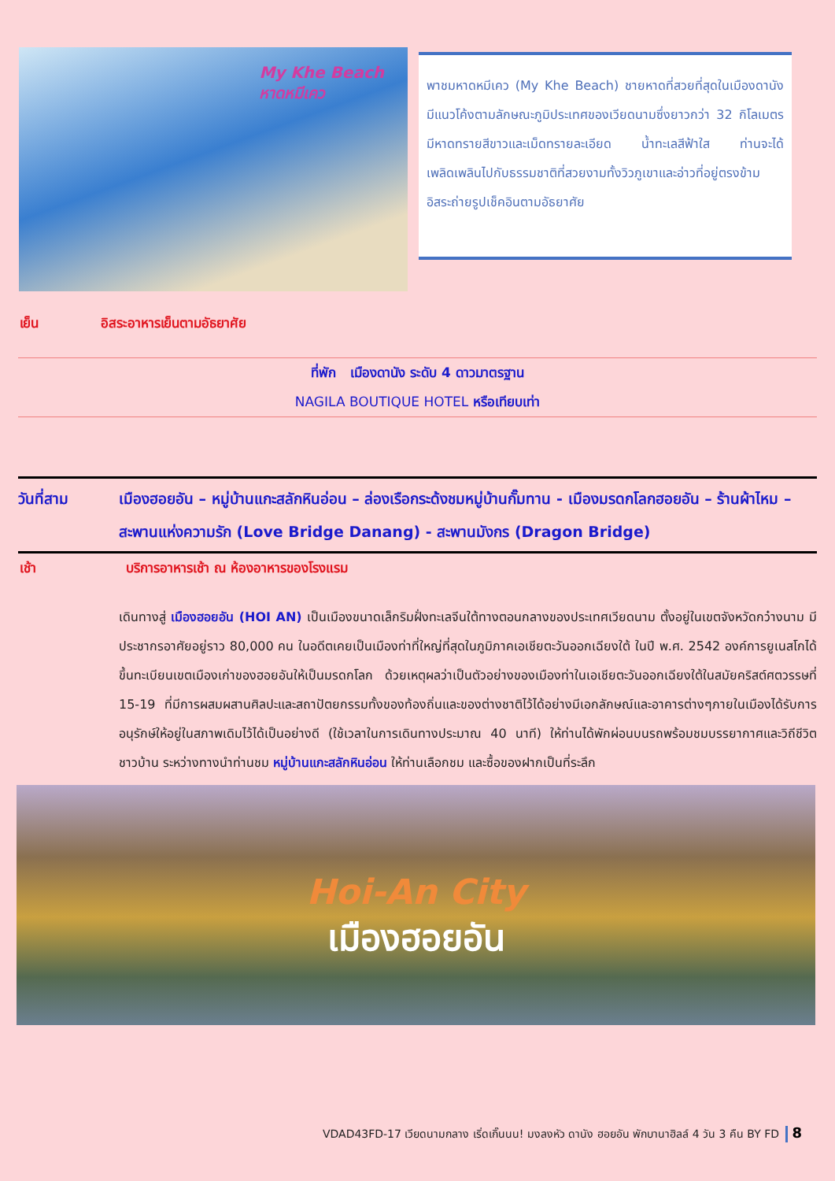My Khe Beach
หาดหมีเคว
พาชมหาดหมีเคว (My Khe Beach) ชายหาดที่สวยที่สุดในเมืองดานัง มีแนวโค้งตามลักษณะภูมิประเทศของเวียดนามซึ่งยาวกว่า 32 กิโลเมตร มีหาดทรายสีขาวและเม็ดทรายละเอียด น้ำทะเลสีฟ้าใส ท่านจะได้เพลิดเพลินไปกับธรรมชาติที่สวยงามทั้งวิวภูเขาและอ่าวที่อยู่ตรงข้าม อิสระถ่ายรูปเช็คอินตามอัธยาศัย
เย็น อิสระอาหารเย็นตามอัธยาศัย
ที่พัก เมืองดานัง ระดับ 4 ดาวมาตรฐาน
NAGILA BOUTIQUE HOTEL หรือเทียบเท่า
วันที่สาม เมืองฮอยอัน – หมู่บ้านแกะสลักหินอ่อน – ล่องเรือกระด้งชมหมู่บ้านกั๊มทาน - เมืองมรดกโลกฮอยอัน – ร้านผ้าไหม – สะพานแห่งความรัก (Love Bridge Danang) - สะพานมังกร (Dragon Bridge)
เช้า บริการอาหารเช้า ณ ห้องอาหารของโรงแรม
เดินทางสู่ เมืองฮอยอัน (HOI AN) เป็นเมืองขนาดเล็กริมฝั่งทะเลจีนใต้ทางตอนกลางของประเทศเวียดนาม ตั้งอยู่ในเขตจังหวัดกว๋างนาม มีประชากรอาศัยอยู่ราว 80,000 คน ในอดีตเคยเป็นเมืองท่าที่ใหญ่ที่สุดในภูมิภาคเอเชียตะวันออกเฉียงใต้ ในปี พ.ศ. 2542 องค์การยูเนสโกได้ขึ้นทะเบียนเขตเมืองเก่าของฮอยอันให้เป็นมรดกโลก ด้วยเหตุผลว่าเป็นตัวอย่างของเมืองท่าในเอเชียตะวันออกเฉียงใต้ในสมัยคริสต์ศตวรรษที่ 15-19 ที่มีการผสมผสานศิลปะและสถาปัตยกรรมทั้งของท้องถิ่นและของต่างชาติไว้ได้อย่างมีเอกลักษณ์และอาคารต่างๆภายในเมืองได้รับการอนุรักษ์ให้อยู่ในสภาพเดิมไว้ได้เป็นอย่างดี (ใช้เวลาในการเดินทางประมาณ 40 นาที) ให้ท่านได้พักผ่อนบนรถพร้อมชมบรรยากาศและวิถีชีวิตชาวบ้าน ระหว่างทางนำท่านชม หมู่บ้านแกะสลักหินอ่อน ให้ท่านเลือกชม และซื้อของฝากเป็นที่ระลึก
Hoi-An City
เมืองฮอยอัน
VDAD43FD-17 เวียดนามกลาง เริ่ดเกิ๊นนน! มงลงหัว ดานัง ฮอยอัน พักบานาฮิลล์ 4 วัน 3 คืน BY FD
8